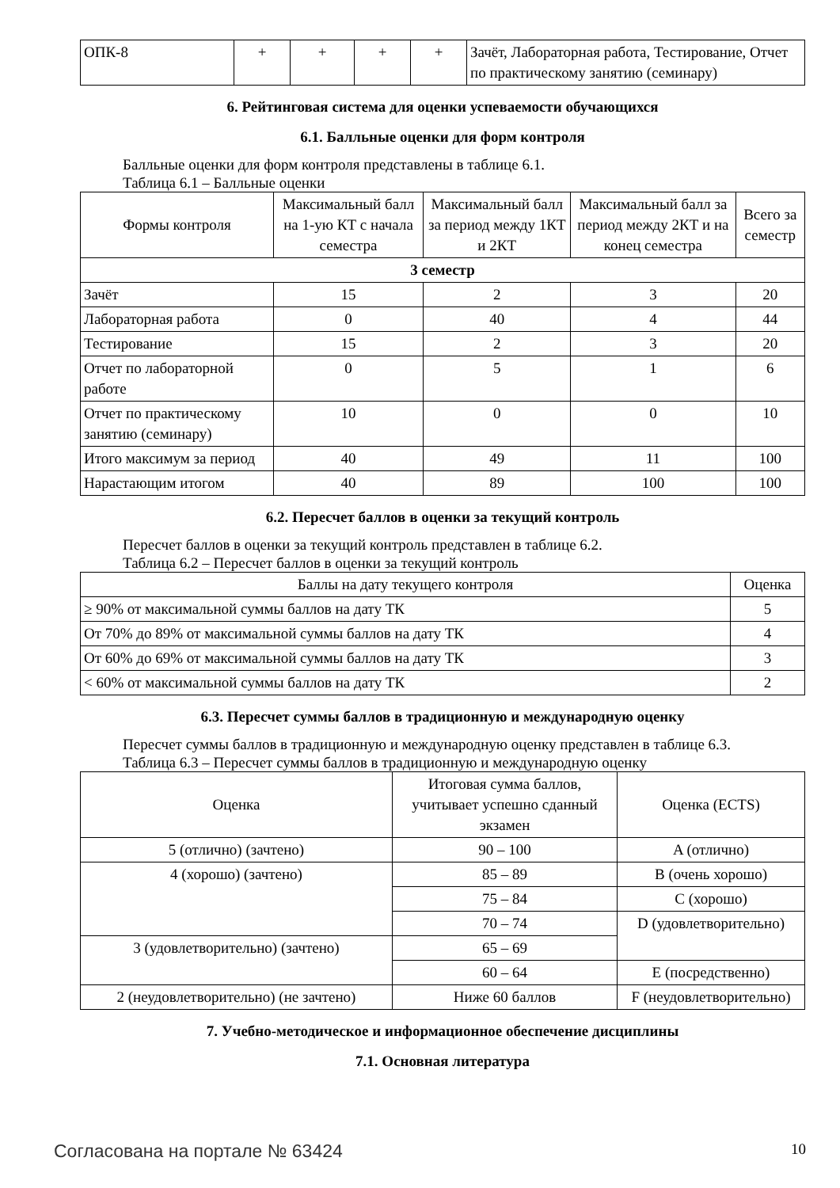| ОПК-8 | + | + | + | + | Зачёт, Лабораторная работа, Тестирование, Отчет по практическому занятию (семинару) |
6. Рейтинговая система для оценки успеваемости обучающихся
6.1. Балльные оценки для форм контроля
Балльные оценки для форм контроля представлены в таблице 6.1.
Таблица 6.1 – Балльные оценки
| Формы контроля | Максимальный балл на 1-ую КТ с начала семестра | Максимальный балл за период между 1КТ и 2КТ | Максимальный балл за период между 2КТ и на конец семестра | Всего за семестр |
| --- | --- | --- | --- | --- |
| 3 семестр | | | | |
| Зачёт | 15 | 2 | 3 | 20 |
| Лабораторная работа | 0 | 40 | 4 | 44 |
| Тестирование | 15 | 2 | 3 | 20 |
| Отчет по лабораторной работе | 0 | 5 | 1 | 6 |
| Отчет по практическому занятию (семинару) | 10 | 0 | 0 | 10 |
| Итого максимум за период | 40 | 49 | 11 | 100 |
| Нарастающим итогом | 40 | 89 | 100 | 100 |
6.2. Пересчет баллов в оценки за текущий контроль
Пересчет баллов в оценки за текущий контроль представлен в таблице 6.2.
Таблица 6.2 – Пересчет баллов в оценки за текущий контроль
| Баллы на дату текущего контроля | Оценка |
| --- | --- |
| ≥ 90% от максимальной суммы баллов на дату ТК | 5 |
| От 70% до 89% от максимальной суммы баллов на дату ТК | 4 |
| От 60% до 69% от максимальной суммы баллов на дату ТК | 3 |
| < 60% от максимальной суммы баллов на дату ТК | 2 |
6.3. Пересчет суммы баллов в традиционную и международную оценку
Пересчет суммы баллов в традиционную и международную оценку представлен в таблице 6.3.
Таблица 6.3 – Пересчет суммы баллов в традиционную и международную оценку
| Оценка | Итоговая сумма баллов, учитывает успешно сданный экзамен | Оценка (ECTS) |
| --- | --- | --- |
| 5 (отлично) (зачтено) | 90 – 100 | A (отлично) |
| 4 (хорошо) (зачтено) | 85 – 89 | B (очень хорошо) |
| | 75 – 84 | C (хорошо) |
| | 70 – 74 | D (удовлетворительно) |
| 3 (удовлетворительно) (зачтено) | 65 – 69 | |
| | 60 – 64 | E (посредственно) |
| 2 (неудовлетворительно) (не зачтено) | Ниже 60 баллов | F (неудовлетворительно) |
7. Учебно-методическое и информационное обеспечение дисциплины
7.1. Основная литература
Согласована на портале № 63424 10